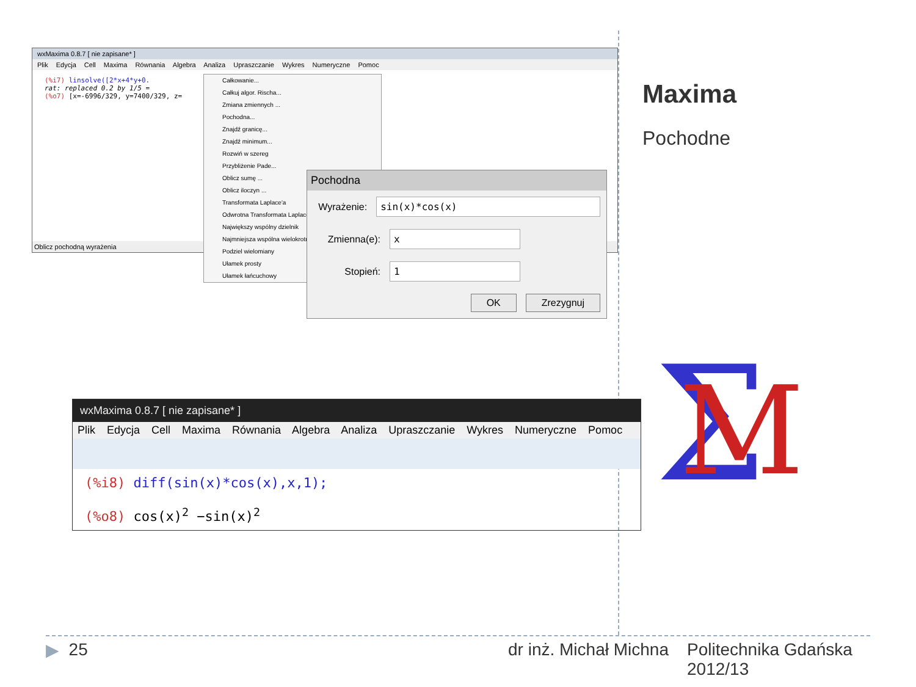wxMaxima 0.8.7 [ nie zapisane* ]
Plik Edycja Cell Maxima Równania Algebra Analiza Upraszczanie Wykres Numeryczne Pomoc
(%i7) linsolve([2*x+4*y+0.
rat: replaced 0.2 by 1/5 =
(%o7) [x=-6996/329, y=7400/329, z=
Oblicz pochodną wyrażenia
Całkowanie...
Całkuj algor. Rischa...
Zmiana zmiennych ...
Pochodna...
Znajdź granicę...
Znajdź minimum...
Rozwiń w szereg
Przybliżenie Pade...
Oblicz sumę ...
Oblicz iloczyn ...
Transformata Laplace'a
Odwrotna Transformata Laplace'a
Największy wspólny dzielnik
Najmniejsza wspólna wielokrotność
Podziel wielomiany
Ułamek prosty
Ułamek łańcuchowy
Pochodna
Wyrażenie: sin(x)*cos(x)
Zmienna(e): x
Stopień: 1
OK Zrezygnuj
wxMaxima 0.8.7 [ nie zapisane* ]
Plik Edycja Cell Maxima Równania Algebra Analiza Upraszczanie Wykres Numeryczne Pomoc
(%i8) diff(sin(x)*cos(x),x,1);
(%o8) cos(x)<sup>2</sup> −sin(x)<sup>2</sup>
Maxima
Pochodne
Σ
M
▶ 25 dr inż. Michał Michna Politechnika Gdańska 2012/13